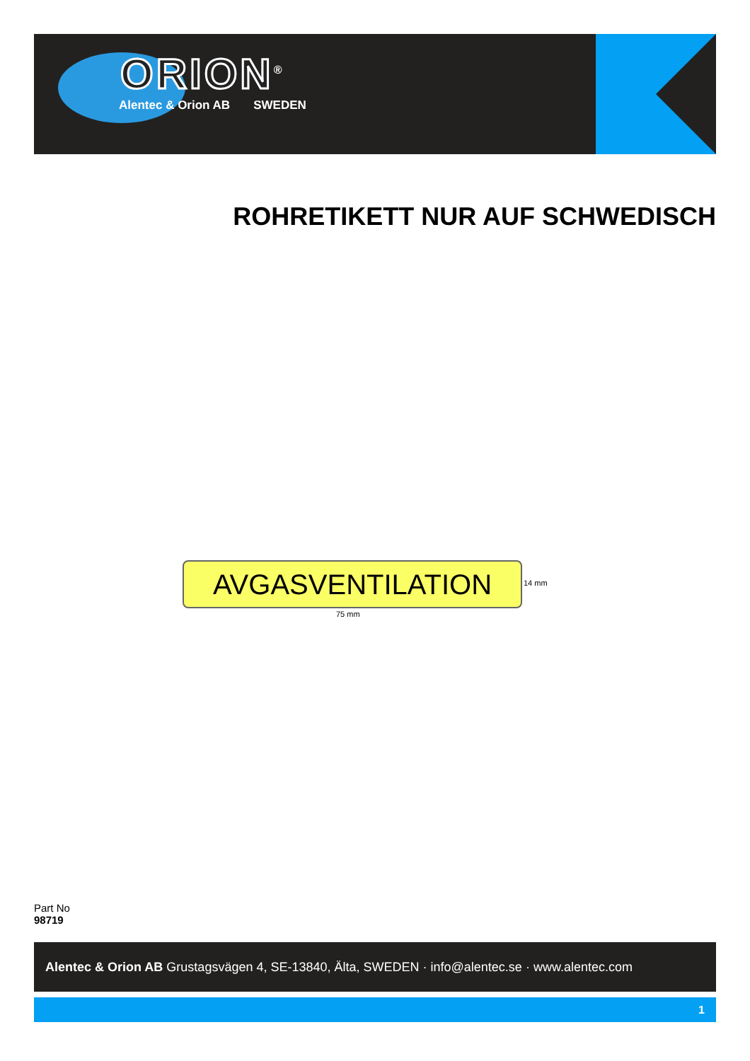ORION<sup>®</sup>
Alentec & Orion AB SWEDEN
ROHRETIKETT NUR AUF SCHWEDISCH
AVGASVENTILATION 14 mm
75 mm
Part No
98719
Alentec & Orion AB Grustagsvägen 4, SE-13840, Älta, SWEDEN · info@alentec.se · www.alentec.com
1